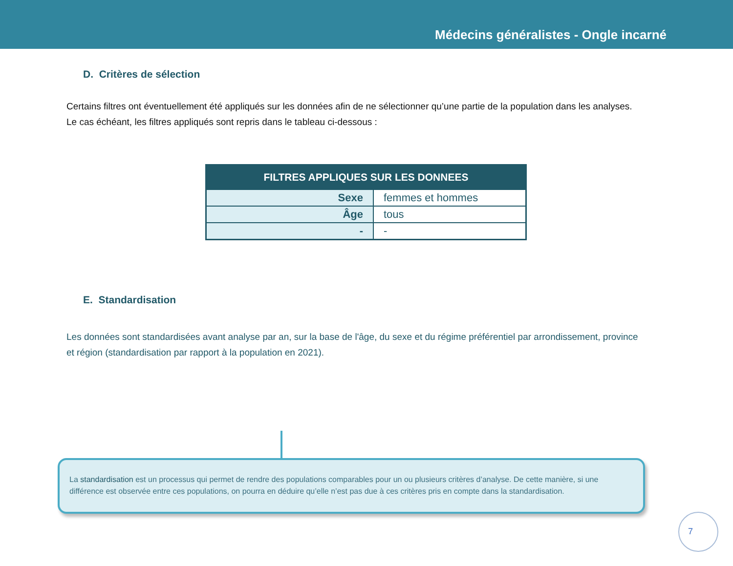Médecins généralistes - Ongle incarné
D. Critères de sélection
Certains filtres ont éventuellement été appliqués sur les données afin de ne sélectionner qu’une partie de la population dans les analyses. Le cas échéant, les filtres appliqués sont repris dans le tableau ci-dessous :
| FILTRES APPLIQUES SUR LES DONNEES | |
| --- | --- |
| Sexe | femmes et hommes |
| Âge | tous |
| - | - |
E. Standardisation
Les données sont standardisées avant analyse par an, sur la base de l'âge, du sexe et du régime préférentiel par arrondissement, province et région (standardisation par rapport à la population en 2021).
La standardisation est un processus qui permet de rendre des populations comparables pour un ou plusieurs critères d’analyse. De cette manière, si une différence est observée entre ces populations, on pourra en déduire qu’elle n’est pas due à ces critères pris en compte dans la standardisation.
7